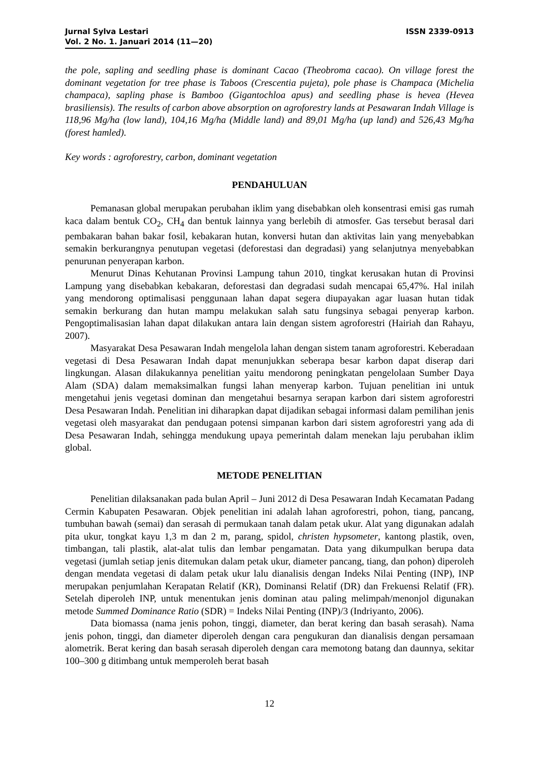Jurnal Sylva Lestari
Vol. 2 No. 1. Januari 2014 (11—20)
ISSN 2339-0913
the pole, sapling and seedling phase is dominant Cacao (Theobroma cacao). On village forest the dominant vegetation for tree phase is Taboos (Crescentia pujeta), pole phase is Champaca (Michelia champaca), sapling phase is Bamboo (Gigantochloa apus) and seedling phase is hevea (Hevea brasiliensis). The results of carbon above absorption on agroforestry lands at Pesawaran Indah Village is 118,96 Mg/ha (low land), 104,16 Mg/ha (Middle land) and 89,01 Mg/ha (up land) and 526,43 Mg/ha (forest hamled).
Key words : agroforestry, carbon, dominant vegetation
PENDAHULUAN
Pemanasan global merupakan perubahan iklim yang disebabkan oleh konsentrasi emisi gas rumah kaca dalam bentuk CO<sub>2</sub>, CH<sub>4</sub> dan bentuk lainnya yang berlebih di atmosfer. Gas tersebut berasal dari pembakaran bahan bakar fosil, kebakaran hutan, konversi hutan dan aktivitas lain yang menyebabkan semakin berkurangnya penutupan vegetasi (deforestasi dan degradasi) yang selanjutnya menyebabkan penurunan penyerapan karbon.
Menurut Dinas Kehutanan Provinsi Lampung tahun 2010, tingkat kerusakan hutan di Provinsi Lampung yang disebabkan kebakaran, deforestasi dan degradasi sudah mencapai 65,47%. Hal inilah yang mendorong optimalisasi penggunaan lahan dapat segera diupayakan agar luasan hutan tidak semakin berkurang dan hutan mampu melakukan salah satu fungsinya sebagai penyerap karbon. Pengoptimalisasian lahan dapat dilakukan antara lain dengan sistem agroforestri (Hairiah dan Rahayu, 2007).
Masyarakat Desa Pesawaran Indah mengelola lahan dengan sistem tanam agroforestri. Keberadaan vegetasi di Desa Pesawaran Indah dapat menunjukkan seberapa besar karbon dapat diserap dari lingkungan. Alasan dilakukannya penelitian yaitu mendorong peningkatan pengelolaan Sumber Daya Alam (SDA) dalam memaksimalkan fungsi lahan menyerap karbon. Tujuan penelitian ini untuk mengetahui jenis vegetasi dominan dan mengetahui besarnya serapan karbon dari sistem agroforestri Desa Pesawaran Indah. Penelitian ini diharapkan dapat dijadikan sebagai informasi dalam pemilihan jenis vegetasi oleh masyarakat dan pendugaan potensi simpanan karbon dari sistem agroforestri yang ada di Desa Pesawaran Indah, sehingga mendukung upaya pemerintah dalam menekan laju perubahan iklim global.
METODE PENELITIAN
Penelitian dilaksanakan pada bulan April – Juni 2012 di Desa Pesawaran Indah Kecamatan Padang Cermin Kabupaten Pesawaran. Objek penelitian ini adalah lahan agroforestri, pohon, tiang, pancang, tumbuhan bawah (semai) dan serasah di permukaan tanah dalam petak ukur. Alat yang digunakan adalah pita ukur, tongkat kayu 1,3 m dan 2 m, parang, spidol, christen hypsometer, kantong plastik, oven, timbangan, tali plastik, alat-alat tulis dan lembar pengamatan. Data yang dikumpulkan berupa data vegetasi (jumlah setiap jenis ditemukan dalam petak ukur, diameter pancang, tiang, dan pohon) diperoleh dengan mendata vegetasi di dalam petak ukur lalu dianalisis dengan Indeks Nilai Penting (INP), INP merupakan penjumlahan Kerapatan Relatif (KR), Dominansi Relatif (DR) dan Frekuensi Relatif (FR). Setelah diperoleh INP, untuk menentukan jenis dominan atau paling melimpah/menonjol digunakan metode Summed Dominance Ratio (SDR) = Indeks Nilai Penting (INP)/3 (Indriyanto, 2006).
Data biomassa (nama jenis pohon, tinggi, diameter, dan berat kering dan basah serasah). Nama jenis pohon, tinggi, dan diameter diperoleh dengan cara pengukuran dan dianalisis dengan persamaan alometrik. Berat kering dan basah serasah diperoleh dengan cara memotong batang dan daunnya, sekitar 100–300 g ditimbang untuk memperoleh berat basah
12